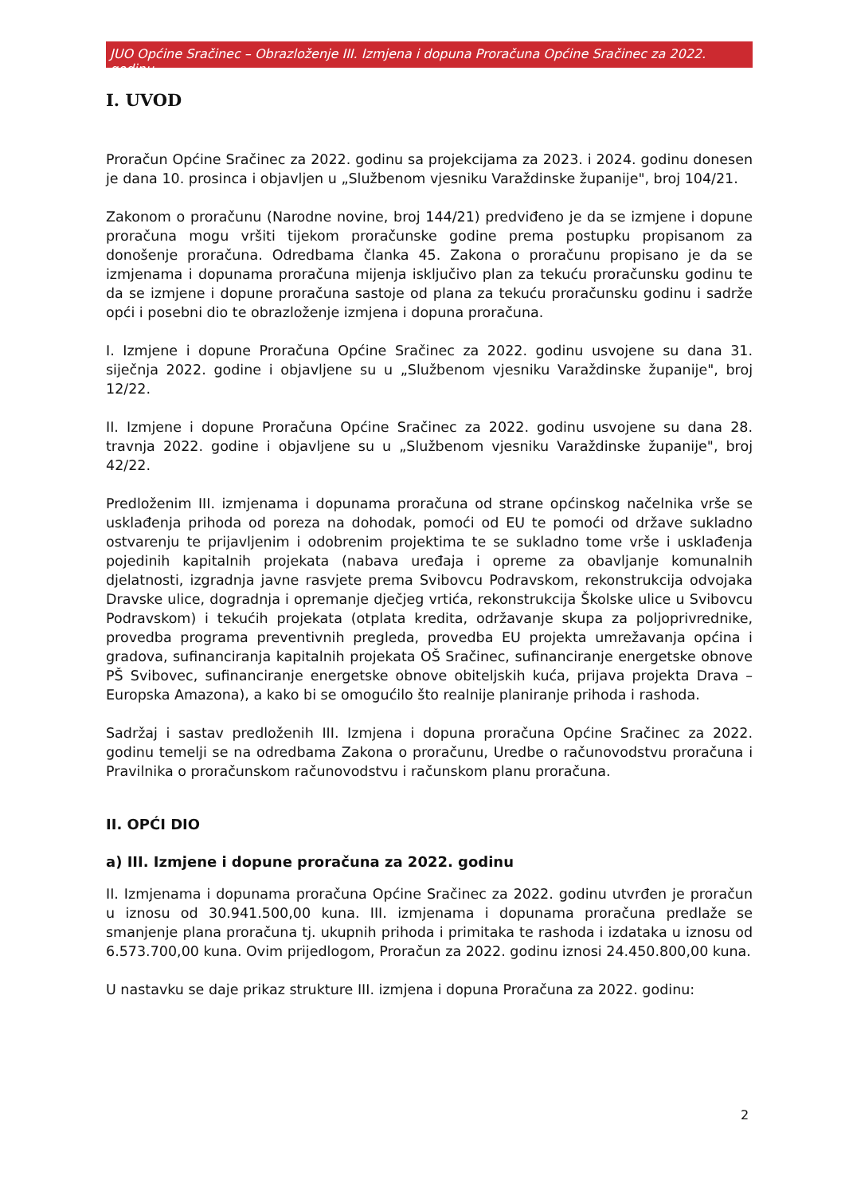JUO Općine Sračinec – Obrazloženje III. Izmjena i dopuna Proračuna Općine Sračinec za 2022. godinu
I. UVOD
Proračun Općine Sračinec za 2022. godinu sa projekcijama za 2023. i 2024. godinu donesen je dana 10. prosinca i objavljen u „Službenom vjesniku Varaždinske županije", broj 104/21.
Zakonom o proračunu (Narodne novine, broj 144/21) predviđeno je da se izmjene i dopune proračuna mogu vršiti tijekom proračunske godine prema postupku propisanom za donošenje proračuna. Odredbama članka 45. Zakona o proračunu propisano je da se izmjenama i dopunama proračuna mijenja isključivo plan za tekuću proračunsku godinu te da se izmjene i dopune proračuna sastoje od plana za tekuću proračunsku godinu i sadrže opći i posebni dio te obrazloženje izmjena i dopuna proračuna.
I. Izmjene i dopune Proračuna Općine Sračinec za 2022. godinu usvojene su dana 31. siječnja 2022. godine i objavljene su u „Službenom vjesniku Varaždinske županije", broj 12/22.
II. Izmjene i dopune Proračuna Općine Sračinec za 2022. godinu usvojene su dana 28. travnja 2022. godine i objavljene su u „Službenom vjesniku Varaždinske županije", broj 42/22.
Predloženim III. izmjenama i dopunama proračuna od strane općinskog načelnika vrše se usklađenja prihoda od poreza na dohodak, pomoći od EU te pomoći od države sukladno ostvarenju te prijavljenim i odobrenim projektima te se sukladno tome vrše i usklađenja pojedinih kapitalnih projekata (nabava uređaja i opreme za obavljanje komunalnih djelatnosti, izgradnja javne rasvjete prema Svibovcu Podravskom, rekonstrukcija odvojaka Dravske ulice, dogradnja i opremanje dječjeg vrtića, rekonstrukcija Školske ulice u Svibovcu Podravskom) i tekućih projekata (otplata kredita, održavanje skupa za poljoprivrednike, provedba programa preventivnih pregleda, provedba EU projekta umrežavanja općina i gradova, sufinanciranja kapitalnih projekata OŠ Sračinec, sufinanciranje energetske obnove PŠ Svibovec, sufinanciranje energetske obnove obiteljskih kuća, prijava projekta Drava – Europska Amazona), a kako bi se omogućilo što realnije planiranje prihoda i rashoda.
Sadržaj i sastav predloženih III. Izmjena i dopuna proračuna Općine Sračinec za 2022. godinu temelji se na odredbama Zakona o proračunu, Uredbe o računovodstvu proračuna i Pravilnika o proračunskom računovodstvu i računskom planu proračuna.
II. OPĆI DIO
a) III. Izmjene i dopune proračuna za 2022. godinu
II. Izmjenama i dopunama proračuna Općine Sračinec za 2022. godinu utvrđen je proračun u iznosu od 30.941.500,00 kuna. III. izmjenama i dopunama proračuna predlaže se smanjenje plana proračuna tj. ukupnih prihoda i primitaka te rashoda i izdataka u iznosu od 6.573.700,00 kuna. Ovim prijedlogom, Proračun za 2022. godinu iznosi 24.450.800,00 kuna.
U nastavku se daje prikaz strukture III. izmjena i dopuna Proračuna za 2022. godinu:
2